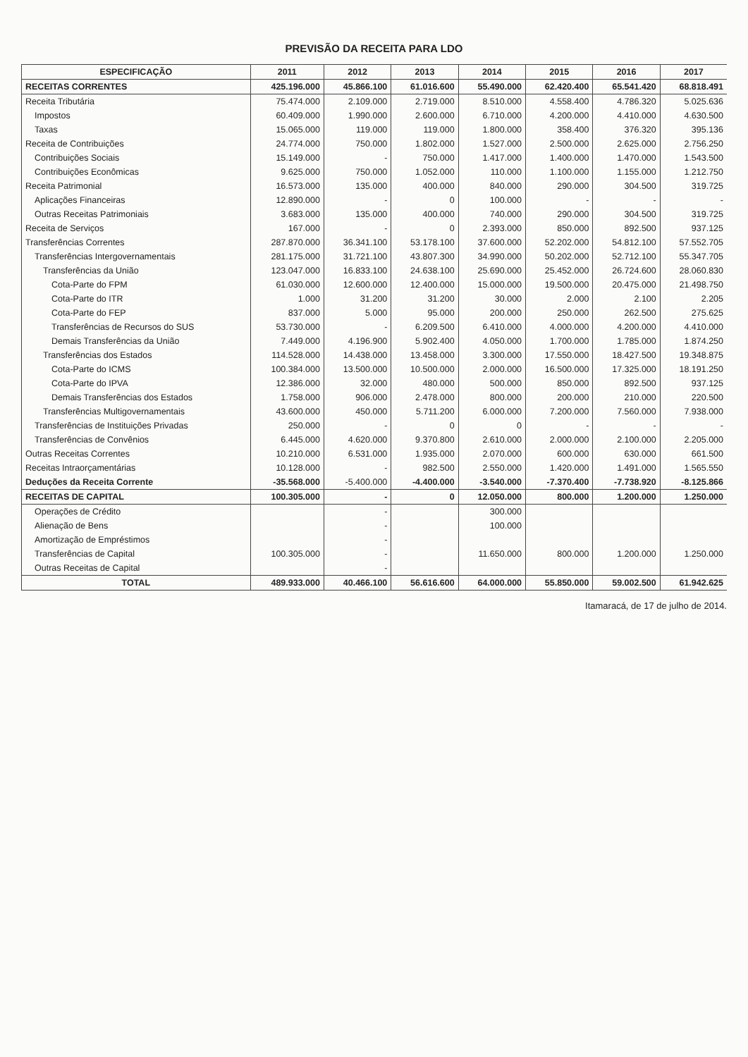PREVISÃO DA RECEITA PARA LDO
| ESPECIFICAÇÃO | 2011 | 2012 | 2013 | 2014 | 2015 | 2016 | 2017 |
| --- | --- | --- | --- | --- | --- | --- | --- |
| RECEITAS CORRENTES | 425.196.000 | 45.866.100 | 61.016.600 | 55.490.000 | 62.420.400 | 65.541.420 | 68.818.491 |
| Receita Tributária | 75.474.000 | 2.109.000 | 2.719.000 | 8.510.000 | 4.558.400 | 4.786.320 | 5.025.636 |
| Impostos | 60.409.000 | 1.990.000 | 2.600.000 | 6.710.000 | 4.200.000 | 4.410.000 | 4.630.500 |
| Taxas | 15.065.000 | 119.000 | 119.000 | 1.800.000 | 358.400 | 376.320 | 395.136 |
| Receita de Contribuições | 24.774.000 | 750.000 | 1.802.000 | 1.527.000 | 2.500.000 | 2.625.000 | 2.756.250 |
| Contribuições Sociais | 15.149.000 | - | 750.000 | 1.417.000 | 1.400.000 | 1.470.000 | 1.543.500 |
| Contribuições Econômicas | 9.625.000 | 750.000 | 1.052.000 | 110.000 | 1.100.000 | 1.155.000 | 1.212.750 |
| Receita Patrimonial | 16.573.000 | 135.000 | 400.000 | 840.000 | 290.000 | 304.500 | 319.725 |
| Aplicações Financeiras | 12.890.000 | - | 0 | 100.000 | - | - | - |
| Outras Receitas Patrimoniais | 3.683.000 | 135.000 | 400.000 | 740.000 | 290.000 | 304.500 | 319.725 |
| Receita de Serviços | 167.000 | - | 0 | 2.393.000 | 850.000 | 892.500 | 937.125 |
| Transferências Correntes | 287.870.000 | 36.341.100 | 53.178.100 | 37.600.000 | 52.202.000 | 54.812.100 | 57.552.705 |
| Transferências Intergovernamentais | 281.175.000 | 31.721.100 | 43.807.300 | 34.990.000 | 50.202.000 | 52.712.100 | 55.347.705 |
| Transferências da União | 123.047.000 | 16.833.100 | 24.638.100 | 25.690.000 | 25.452.000 | 26.724.600 | 28.060.830 |
| Cota-Parte do FPM | 61.030.000 | 12.600.000 | 12.400.000 | 15.000.000 | 19.500.000 | 20.475.000 | 21.498.750 |
| Cota-Parte do ITR | 1.000 | 31.200 | 31.200 | 30.000 | 2.000 | 2.100 | 2.205 |
| Cota-Parte do FEP | 837.000 | 5.000 | 95.000 | 200.000 | 250.000 | 262.500 | 275.625 |
| Transferências de Recursos do SUS | 53.730.000 | - | 6.209.500 | 6.410.000 | 4.000.000 | 4.200.000 | 4.410.000 |
| Demais Transferências da União | 7.449.000 | 4.196.900 | 5.902.400 | 4.050.000 | 1.700.000 | 1.785.000 | 1.874.250 |
| Transferências dos Estados | 114.528.000 | 14.438.000 | 13.458.000 | 3.300.000 | 17.550.000 | 18.427.500 | 19.348.875 |
| Cota-Parte do ICMS | 100.384.000 | 13.500.000 | 10.500.000 | 2.000.000 | 16.500.000 | 17.325.000 | 18.191.250 |
| Cota-Parte do IPVA | 12.386.000 | 32.000 | 480.000 | 500.000 | 850.000 | 892.500 | 937.125 |
| Demais Transferências dos Estados | 1.758.000 | 906.000 | 2.478.000 | 800.000 | 200.000 | 210.000 | 220.500 |
| Transferências Multigovernamentais | 43.600.000 | 450.000 | 5.711.200 | 6.000.000 | 7.200.000 | 7.560.000 | 7.938.000 |
| Transferências de Instituições Privadas | 250.000 | - | 0 | 0 | - | - | - |
| Transferências de Convênios | 6.445.000 | 4.620.000 | 9.370.800 | 2.610.000 | 2.000.000 | 2.100.000 | 2.205.000 |
| Outras Receitas Correntes | 10.210.000 | 6.531.000 | 1.935.000 | 2.070.000 | 600.000 | 630.000 | 661.500 |
| Receitas Intraorçamentárias | 10.128.000 | - | 982.500 | 2.550.000 | 1.420.000 | 1.491.000 | 1.565.550 |
| Deduções da Receita Corrente | -35.568.000 | -5.400.000 | -4.400.000 | -3.540.000 | -7.370.400 | -7.738.920 | -8.125.866 |
| RECEITAS DE CAPITAL | 100.305.000 | - | 0 | 12.050.000 | 800.000 | 1.200.000 | 1.250.000 |
| Operações de Crédito | | - | | 300.000 | | | |
| Alienação de Bens | | - | | 100.000 | | | |
| Amortização de Empréstimos | | - | | | | | |
| Transferências de Capital | 100.305.000 | - | | 11.650.000 | 800.000 | 1.200.000 | 1.250.000 |
| Outras Receitas de Capital | | - | | | | | |
| TOTAL | 489.933.000 | 40.466.100 | 56.616.600 | 64.000.000 | 55.850.000 | 59.002.500 | 61.942.625 |
Itamaracá, de 17 de julho de 2014.